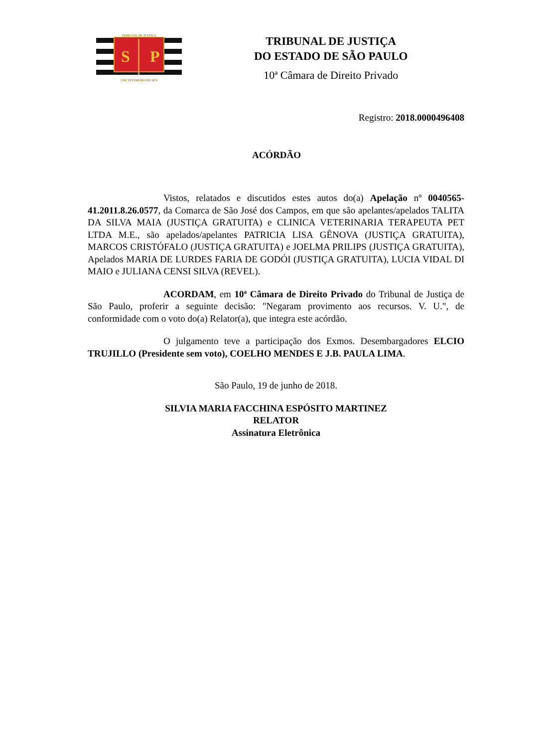TRIBUNAL DE JUSTIÇA
S
P
3 DE FEVEREIRO DE 1874
TRIBUNAL DE JUSTIÇA
DO ESTADO DE SÃO PAULO
10ª Câmara de Direito Privado
Registro: 2018.0000496408
ACÓRDÃO
Vistos, relatados e discutidos estes autos do(a) Apelação nº 0040565-41.2011.8.26.0577, da Comarca de São José dos Campos, em que são apelantes/apelados TALITA DA SILVA MAIA (JUSTIÇA GRATUITA) e CLINICA VETERINARIA TERAPEUTA PET LTDA M.E., são apelados/apelantes PATRICIA LISA GÊNOVA (JUSTIÇA GRATUITA), MARCOS CRISTÓFALO (JUSTIÇA GRATUITA) e JOELMA PRILIPS (JUSTIÇA GRATUITA), Apelados MARIA DE LURDES FARIA DE GODÓI (JUSTIÇA GRATUITA), LUCIA VIDAL DI MAIO e JULIANA CENSI SILVA (REVEL).
ACORDAM, em 10ª Câmara de Direito Privado do Tribunal de Justiça de São Paulo, proferir a seguinte decisão: "Negaram provimento aos recursos. V. U.", de conformidade com o voto do(a) Relator(a), que integra este acórdão.
O julgamento teve a participação dos Exmos. Desembargadores ELCIO TRUJILLO (Presidente sem voto), COELHO MENDES E J.B. PAULA LIMA.
São Paulo, 19 de junho de 2018.
SILVIA MARIA FACCHINA ESPÓSITO MARTINEZ
RELATOR
Assinatura Eletrônica